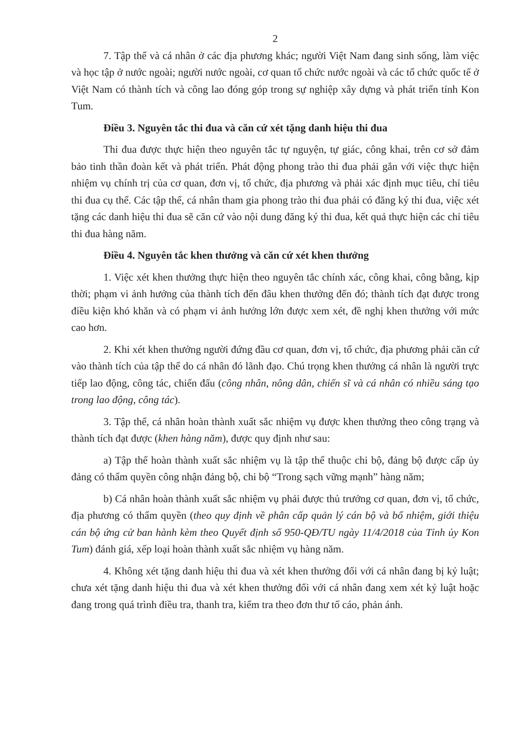2
7. Tập thể và cá nhân ở các địa phương khác; người Việt Nam đang sinh sống, làm việc và học tập ở nước ngoài; người nước ngoài, cơ quan tổ chức nước ngoài và các tổ chức quốc tế ở Việt Nam có thành tích và công lao đóng góp trong sự nghiệp xây dựng và phát triển tỉnh Kon Tum.
Điều 3. Nguyên tắc thi đua và căn cứ xét tặng danh hiệu thi đua
Thi đua được thực hiện theo nguyên tắc tự nguyện, tự giác, công khai, trên cơ sở đảm bảo tinh thần đoàn kết và phát triển. Phát động phong trào thi đua phải gắn với việc thực hiện nhiệm vụ chính trị của cơ quan, đơn vị, tổ chức, địa phương và phải xác định mục tiêu, chỉ tiêu thi đua cụ thể. Các tập thể, cá nhân tham gia phong trào thi đua phải có đăng ký thi đua, việc xét tặng các danh hiệu thi đua sẽ căn cứ vào nội dung đăng ký thi đua, kết quả thực hiện các chỉ tiêu thi đua hàng năm.
Điều 4. Nguyên tắc khen thưởng và căn cứ xét khen thưởng
1. Việc xét khen thưởng thực hiện theo nguyên tắc chính xác, công khai, công bằng, kịp thời; phạm vi ảnh hưởng của thành tích đến đâu khen thưởng đến đó; thành tích đạt được trong điều kiện khó khăn và có phạm vi ảnh hưởng lớn được xem xét, đề nghị khen thưởng với mức cao hơn.
2. Khi xét khen thưởng người đứng đầu cơ quan, đơn vị, tổ chức, địa phương phải căn cứ vào thành tích của tập thể do cá nhân đó lãnh đạo. Chú trọng khen thưởng cá nhân là người trực tiếp lao động, công tác, chiến đấu (công nhân, nông dân, chiến sĩ và cá nhân có nhiều sáng tạo trong lao động, công tác).
3. Tập thể, cá nhân hoàn thành xuất sắc nhiệm vụ được khen thưởng theo công trạng và thành tích đạt được (khen hàng năm), được quy định như sau:
a) Tập thể hoàn thành xuất sắc nhiệm vụ là tập thể thuộc chi bộ, đảng bộ được cấp ủy đảng có thẩm quyền công nhận đảng bộ, chi bộ “Trong sạch vững mạnh” hàng năm;
b) Cá nhân hoàn thành xuất sắc nhiệm vụ phải được thủ trưởng cơ quan, đơn vị, tổ chức, địa phương có thẩm quyền (theo quy định về phân cấp quản lý cán bộ và bổ nhiệm, giới thiệu cán bộ ứng cử ban hành kèm theo Quyết định số 950-QĐ/TU ngày 11/4/2018 của Tỉnh ủy Kon Tum) đánh giá, xếp loại hoàn thành xuất sắc nhiệm vụ hàng năm.
4. Không xét tặng danh hiệu thi đua và xét khen thưởng đối với cá nhân đang bị kỷ luật; chưa xét tặng danh hiệu thi đua và xét khen thưởng đối với cá nhân đang xem xét kỷ luật hoặc đang trong quá trình điều tra, thanh tra, kiểm tra theo đơn thư tố cáo, phản ánh.